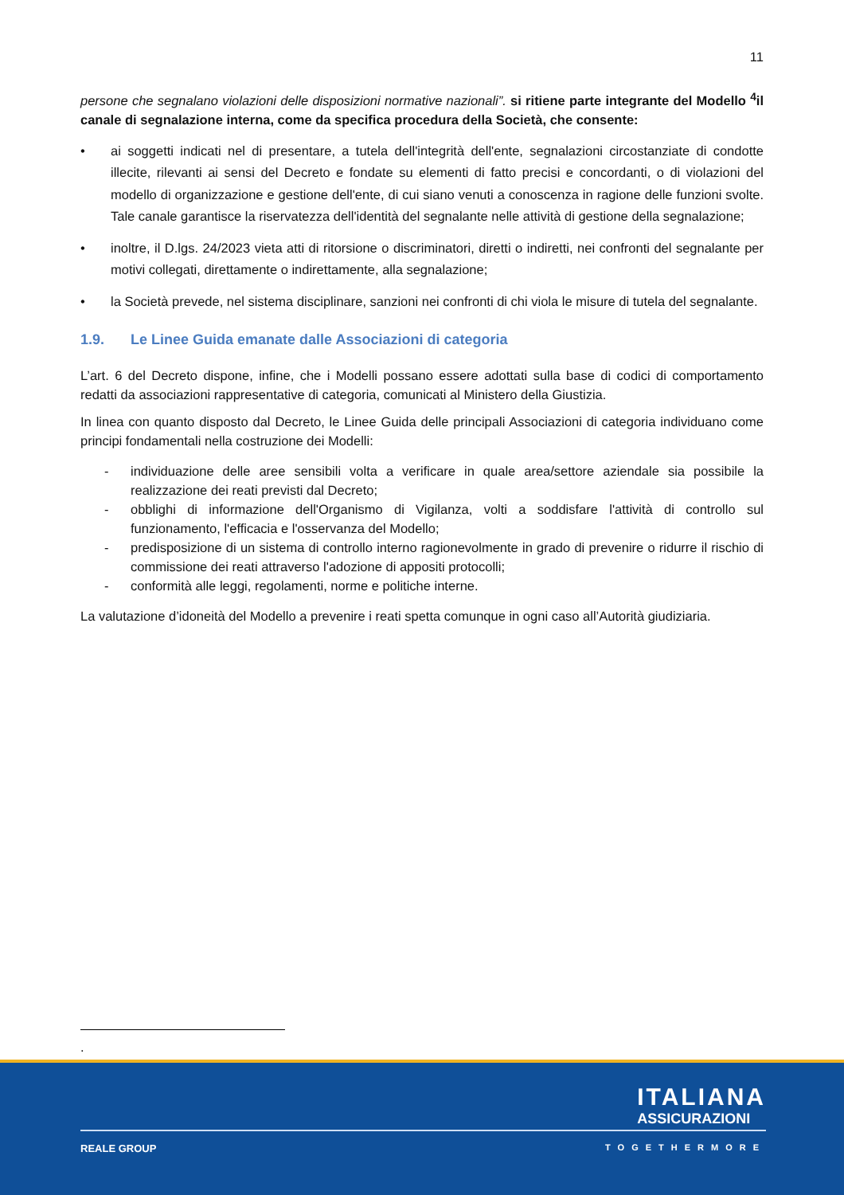11
persone che segnalano violazioni delle disposizioni normative nazionali”. si ritiene parte integrante del Modello <sup>4</sup>il canale di segnalazione interna, come da specifica procedura della Società, che consente:
• ai soggetti indicati nel di presentare, a tutela dell'integrità dell'ente, segnalazioni circostanziate di condotte illecite, rilevanti ai sensi del Decreto e fondate su elementi di fatto precisi e concordanti, o di violazioni del modello di organizzazione e gestione dell'ente, di cui siano venuti a conoscenza in ragione delle funzioni svolte. Tale canale garantisce la riservatezza dell'identità del segnalante nelle attività di gestione della segnalazione;
• inoltre, il D.lgs. 24/2023 vieta atti di ritorsione o discriminatori, diretti o indiretti, nei confronti del segnalante per motivi collegati, direttamente o indirettamente, alla segnalazione;
• la Società prevede, nel sistema disciplinare, sanzioni nei confronti di chi viola le misure di tutela del segnalante.
1.9. Le Linee Guida emanate dalle Associazioni di categoria
L’art. 6 del Decreto dispone, infine, che i Modelli possano essere adottati sulla base di codici di comportamento redatti da associazioni rappresentative di categoria, comunicati al Ministero della Giustizia.
In linea con quanto disposto dal Decreto, le Linee Guida delle principali Associazioni di categoria individuano come principi fondamentali nella costruzione dei Modelli:
- individuazione delle aree sensibili volta a verificare in quale area/settore aziendale sia possibile la realizzazione dei reati previsti dal Decreto;
- obblighi di informazione dell'Organismo di Vigilanza, volti a soddisfare l'attività di controllo sul funzionamento, l'efficacia e l'osservanza del Modello;
- predisposizione di un sistema di controllo interno ragionevolmente in grado di prevenire o ridurre il rischio di commissione dei reati attraverso l'adozione di appositi protocolli;
- conformità alle leggi, regolamenti, norme e politiche interne.
La valutazione d’idoneità del Modello a prevenire i reati spetta comunque in ogni caso all’Autorità giudiziaria.
.
ITALIANA
ASSICURAZIONI
REALE GROUP TOGETHERMORE